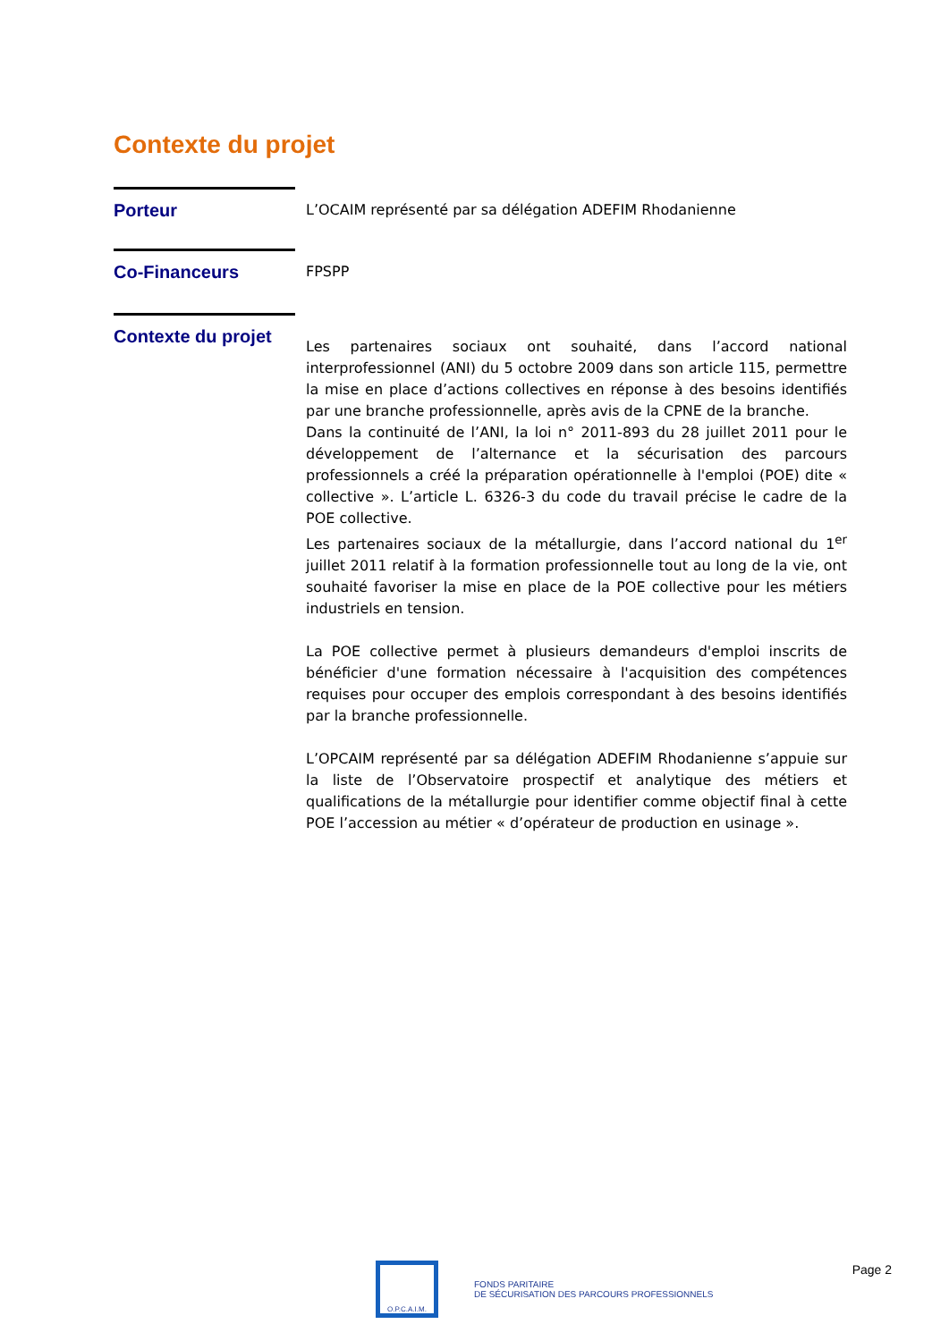Contexte du projet
Porteur
L’OCAIM représenté par sa délégation ADEFIM Rhodanienne
Co-Financeurs
FPSPP
Contexte du projet
Les partenaires sociaux ont souhaité, dans l’accord national interprofessionnel (ANI) du 5 octobre 2009 dans son article 115, permettre la mise en place d’actions collectives en réponse à des besoins identifiés par une branche professionnelle, après avis de la CPNE de la branche.
Dans la continuité de l’ANI, la loi n° 2011-893 du 28 juillet 2011 pour le développement de l’alternance et la sécurisation des parcours professionnels a créé la préparation opérationnelle à l'emploi (POE) dite « collective ». L’article L. 6326-3 du code du travail précise le cadre de la POE collective.
Les partenaires sociaux de la métallurgie, dans l’accord national du 1<sup>er</sup> juillet 2011 relatif à la formation professionnelle tout au long de la vie, ont souhaité favoriser la mise en place de la POE collective pour les métiers industriels en tension.
La POE collective permet à plusieurs demandeurs d'emploi inscrits de bénéficier d'une formation nécessaire à l'acquisition des compétences requises pour occuper des emplois correspondant à des besoins identifiés par la branche professionnelle.
L’OPCAIM représenté par sa délégation ADEFIM Rhodanienne s’appuie sur la liste de l’Observatoire prospectif et analytique des métiers et qualifications de la métallurgie pour identifier comme objectif final à cette POE l’accession au métier « d’opérateur de production en usinage ».
O.P.C.A.I.M.
FONDS PARITAIRE
DE SÉCURISATION DES PARCOURS PROFESSIONNELS
Page 2